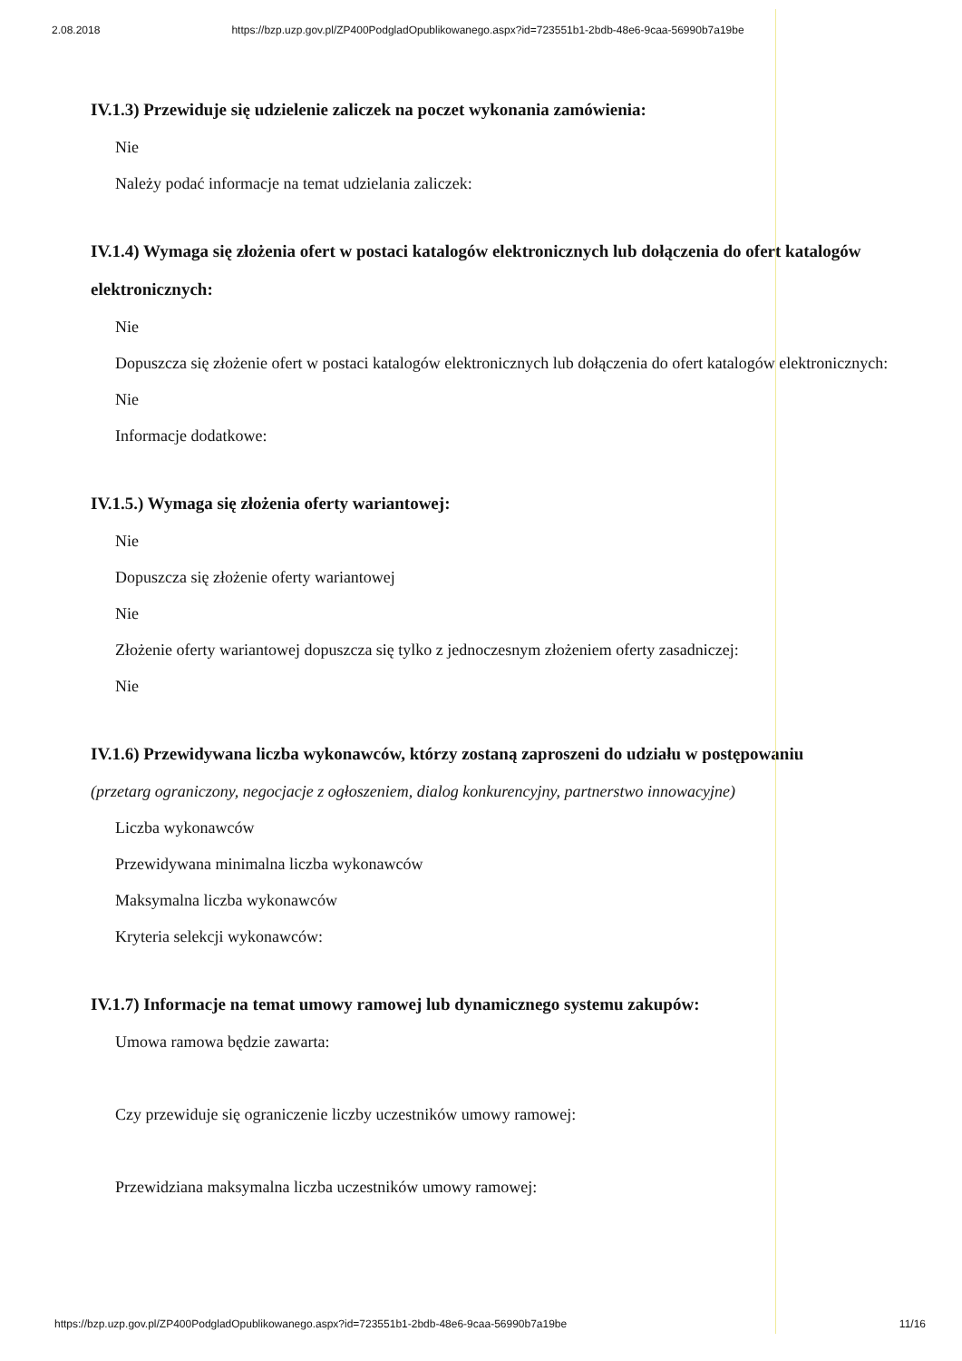2.08.2018 https://bzp.uzp.gov.pl/ZP400PodgladOpublikowanego.aspx?id=723551b1-2bdb-48e6-9caa-56990b7a19be
IV.1.3) Przewiduje się udzielenie zaliczek na poczet wykonania zamówienia:
Nie
Należy podać informacje na temat udzielania zaliczek:
IV.1.4) Wymaga się złożenia ofert w postaci katalogów elektronicznych lub dołączenia do ofert katalogów elektronicznych:
Nie
Dopuszcza się złożenie ofert w postaci katalogów elektronicznych lub dołączenia do ofert katalogów elektronicznych:
Nie
Informacje dodatkowe:
IV.1.5.) Wymaga się złożenia oferty wariantowej:
Nie
Dopuszcza się złożenie oferty wariantowej
Nie
Złożenie oferty wariantowej dopuszcza się tylko z jednoczesnym złożeniem oferty zasadniczej:
Nie
IV.1.6) Przewidywana liczba wykonawców, którzy zostaną zaproszeni do udziału w postępowaniu
(przetarg ograniczony, negocjacje z ogłoszeniem, dialog konkurencyjny, partnerstwo innowacyjne)
Liczba wykonawców
Przewidywana minimalna liczba wykonawców
Maksymalna liczba wykonawców
Kryteria selekcji wykonawców:
IV.1.7) Informacje na temat umowy ramowej lub dynamicznego systemu zakupów:
Umowa ramowa będzie zawarta:
Czy przewiduje się ograniczenie liczby uczestników umowy ramowej:
Przewidziana maksymalna liczba uczestników umowy ramowej:
https://bzp.uzp.gov.pl/ZP400PodgladOpublikowanego.aspx?id=723551b1-2bdb-48e6-9caa-56990b7a19be 11/16